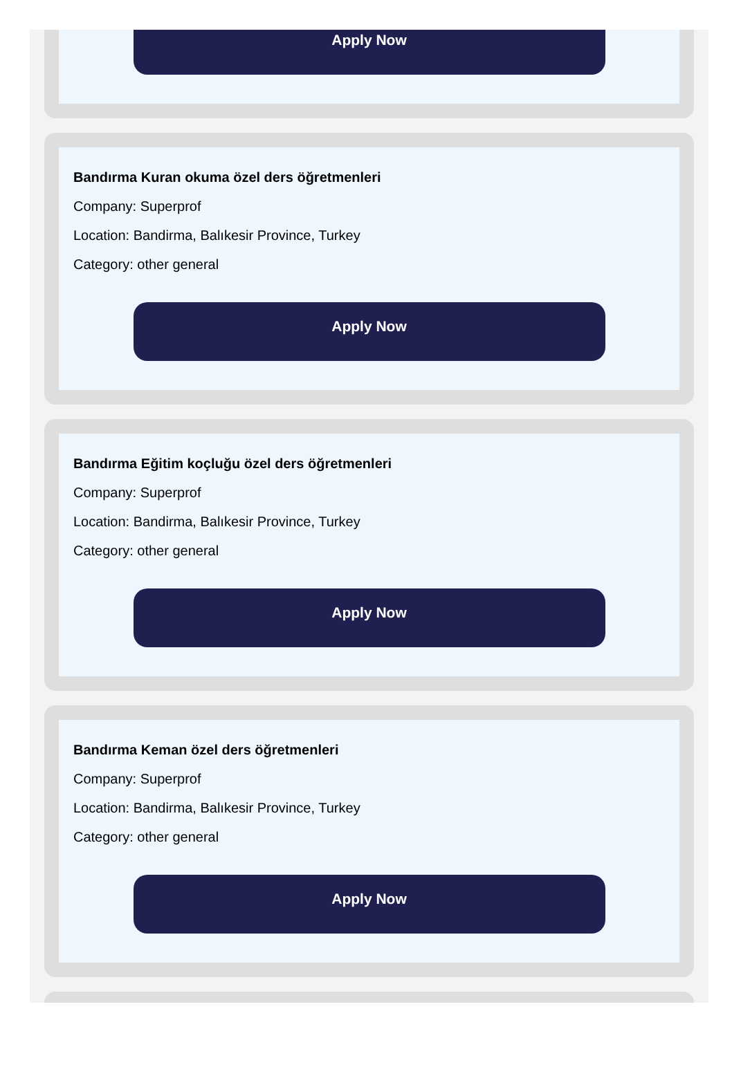Apply Now
Bandırma Kuran okuma özel ders öğretmenleri
Company: Superprof
Location: Bandirma, Balıkesir Province, Turkey
Category: other general
Apply Now
Bandırma Eğitim koçluğu özel ders öğretmenleri
Company: Superprof
Location: Bandirma, Balıkesir Province, Turkey
Category: other general
Apply Now
Bandırma Keman özel ders öğretmenleri
Company: Superprof
Location: Bandirma, Balıkesir Province, Turkey
Category: other general
Apply Now